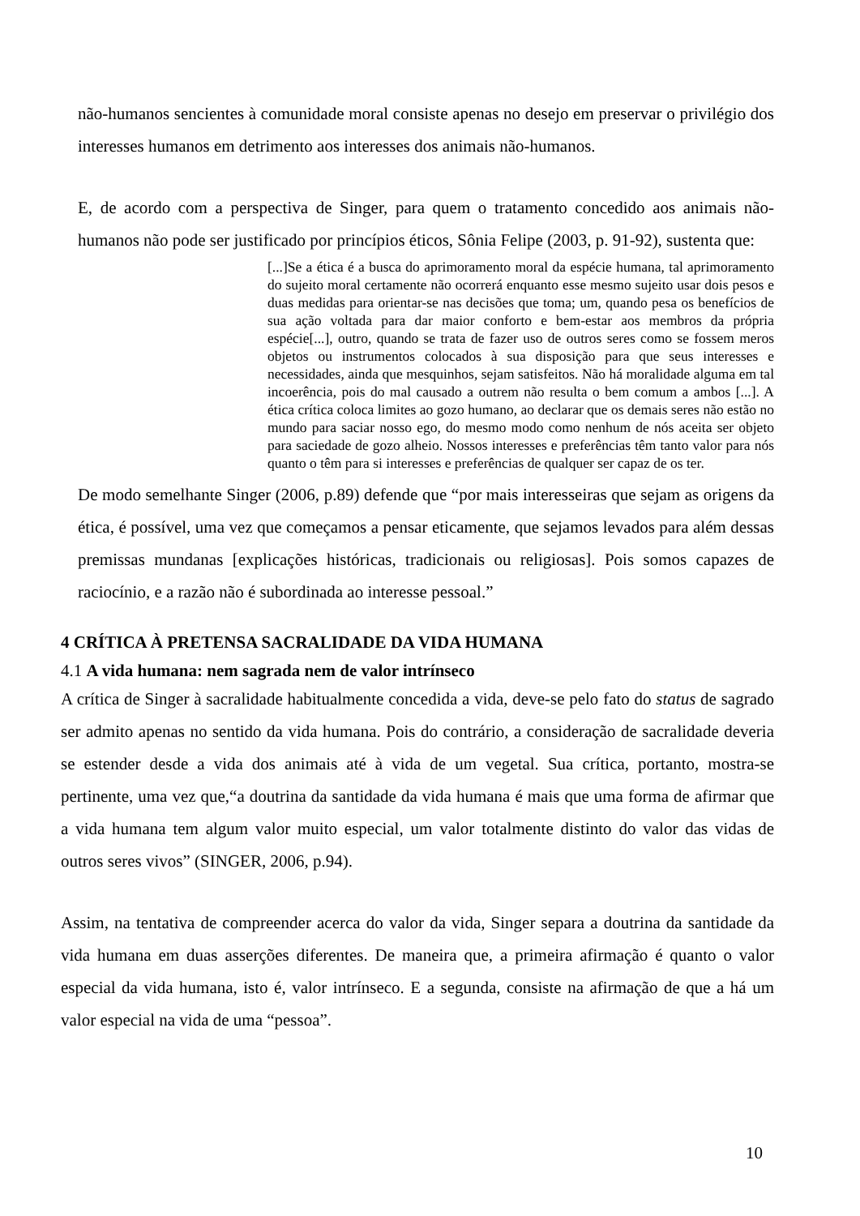não-humanos sencientes à comunidade moral consiste apenas no desejo em preservar o privilégio dos interesses humanos em detrimento aos interesses dos animais não-humanos.
E, de acordo com a perspectiva de Singer, para quem o tratamento concedido aos animais não-humanos não pode ser justificado por princípios éticos, Sônia Felipe (2003, p. 91-92), sustenta que:
[...]Se a ética é a busca do aprimoramento moral da espécie humana, tal aprimoramento do sujeito moral certamente não ocorrerá enquanto esse mesmo sujeito usar dois pesos e duas medidas para orientar-se nas decisões que toma; um, quando pesa os benefícios de sua ação voltada para dar maior conforto e bem-estar aos membros da própria espécie[...], outro, quando se trata de fazer uso de outros seres como se fossem meros objetos ou instrumentos colocados à sua disposição para que seus interesses e necessidades, ainda que mesquinhos, sejam satisfeitos. Não há moralidade alguma em tal incoerência, pois do mal causado a outrem não resulta o bem comum a ambos [...]. A ética crítica coloca limites ao gozo humano, ao declarar que os demais seres não estão no mundo para saciar nosso ego, do mesmo modo como nenhum de nós aceita ser objeto para saciedade de gozo alheio. Nossos interesses e preferências têm tanto valor para nós quanto o têm para si interesses e preferências de qualquer ser capaz de os ter.
De modo semelhante Singer (2006, p.89) defende que “por mais interesseiras que sejam as origens da ética, é possível, uma vez que começamos a pensar eticamente, que sejamos levados para além dessas premissas mundanas [explicações históricas, tradicionais ou religiosas]. Pois somos capazes de raciocínio, e a razão não é subordinada ao interesse pessoal.”
4 CRÍTICA À PRETENSA SACRALIDADE DA VIDA HUMANA
4.1 A vida humana: nem sagrada nem de valor intrínseco
A crítica de Singer à sacralidade habitualmente concedida a vida, deve-se pelo fato do status de sagrado ser admito apenas no sentido da vida humana. Pois do contrário, a consideração de sacralidade deveria se estender desde a vida dos animais até à vida de um vegetal. Sua crítica, portanto, mostra-se pertinente, uma vez que,“a doutrina da santidade da vida humana é mais que uma forma de afirmar que a vida humana tem algum valor muito especial, um valor totalmente distinto do valor das vidas de outros seres vivos” (SINGER, 2006, p.94).
Assim, na tentativa de compreender acerca do valor da vida, Singer separa a doutrina da santidade da vida humana em duas asserções diferentes. De maneira que, a primeira afirmação é quanto o valor especial da vida humana, isto é, valor intrínseco. E a segunda, consiste na afirmação de que a há um valor especial na vida de uma “pessoa”.
10